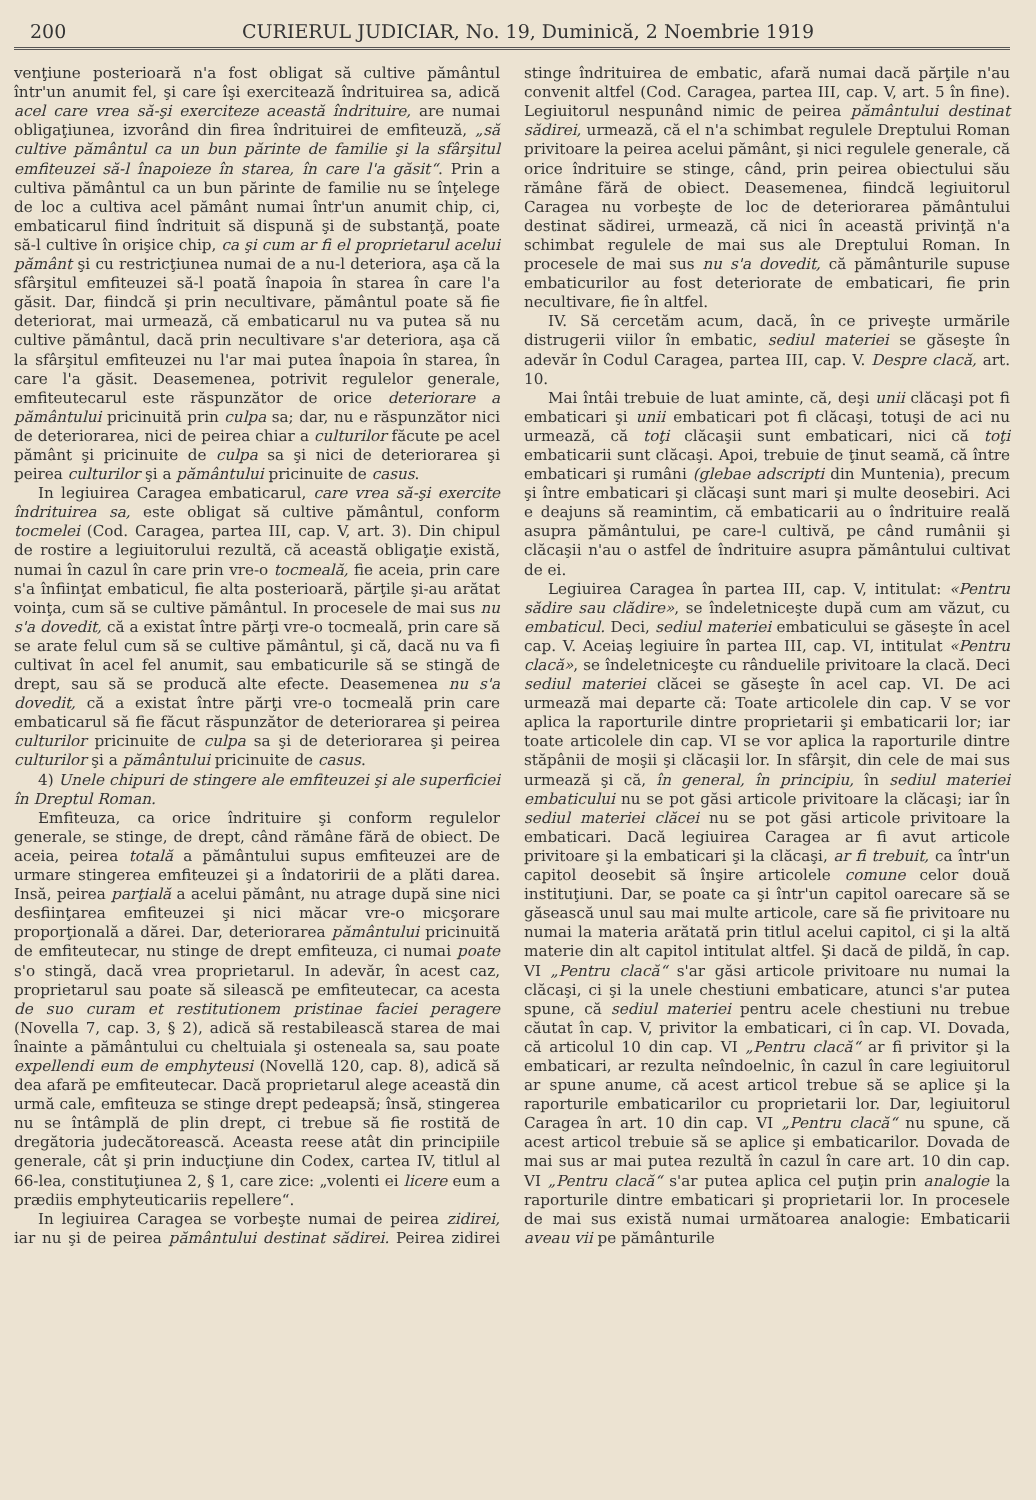200 CURIERUL JUDICIAR, No. 19, Duminică, 2 Noembrie 1919
venţiune posterioară n'a fost obligat să cultive pământul într'un anumit fel, şi care îşi exercitează îndrituirea sa, adică acel care vrea să-şi exerciteze această îndrituire, are numai obligaţiunea, izvorând din firea îndrituirei de emfiteuză, „să cultive pământul ca un bun părinte de familie şi la sfârşitul emfiteuzei să-l înapoieze în starea, în care l'a găsit“. Prin a cultiva pământul ca un bun părinte de familie nu se înţelege de loc a cultiva acel pământ numai într'un anumit chip, ci, embaticarul fiind îndrituit să dispună şi de substanţă, poate să-l cultive în orişice chip, ca şi cum ar fi el proprietarul acelui pământ şi cu restricţiunea numai de a nu-l deteriora, aşa că la sfârşitul emfiteuzei să-l poată înapoia în starea în care l'a găsit. Dar, fiindcă şi prin necultivare, pământul poate să fie deteriorat, mai urmează, că embaticarul nu va putea să nu cultive pământul, dacă prin necultivare s'ar deteriora, aşa că la sfârşitul emfiteuzei nu l'ar mai putea înapoia în starea, în care l'a găsit. Deasemenea, potrivit regulelor generale, emfiteutecarul este răspunzător de orice deteriorare a pământului pricinuită prin culpa sa; dar, nu e răspunzător nici de deteriorarea, nici de peirea chiar a culturilor făcute pe acel pământ şi pricinuite de culpa sa şi nici de deteriorarea şi peirea culturilor şi a pământului pricinuite de casus.
In legiuirea Caragea embaticarul, care vrea să-şi exercite îndrituirea sa, este obligat să cultive pământul, conform tocmelei (Cod. Caragea, partea III, cap. V, art. 3). Din chipul de rostire a legiuitorului rezultă, că această obligaţie există, numai în cazul în care prin vre-o tocmeală, fie aceia, prin care s'a înfiinţat embaticul, fie alta posterioară, părţile şi-au arătat voinţa, cum să se cultive pământul. In procesele de mai sus nu s'a dovedit, că a existat între părţi vre-o tocmeală, prin care să se arate felul cum să se cultive pământul, şi că, dacă nu va fi cultivat în acel fel anumit, sau embaticurile să se stingă de drept, sau să se producă alte efecte. Deasemenea nu s'a dovedit, că a existat între părţi vre-o tocmeală prin care embaticarul să fie făcut răspunzător de deteriorarea şi peirea culturilor pricinuite de culpa sa şi de deteriorarea şi peirea culturilor şi a pământului pricinuite de casus.
4) Unele chipuri de stingere ale emfiteuzei şi ale superficiei în Dreptul Roman.
Emfiteuza, ca orice îndrituire şi conform regulelor generale, se stinge, de drept, când rămâne fără de obiect. De aceia, peirea totală a pământului supus emfiteuzei are de urmare stingerea emfiteuzei şi a îndatoririi de a plăti darea. Insă, peirea parţială a acelui pământ, nu atrage după sine nici desfiinţarea emfiteuzei şi nici măcar vre-o micşorare proporţională a dărei. Dar, deteriorarea pământului pricinuită de emfiteutecar, nu stinge de drept emfiteuza, ci numai poate s'o stingă, dacă vrea proprietarul. In adevăr, în acest caz, proprietarul sau poate să silească pe emfiteutecar, ca acesta de suo curam et restitutionem pristinae faciei peragere (Novella 7, cap. 3, § 2), adică să restabilească starea de mai înainte a pământului cu cheltuiala şi osteneala sa, sau poate expellendi eum de emphyteusi (Novellă 120, cap. 8), adică să dea afară pe emfiteutecar. Dacă proprietarul alege această din urmă cale, emfiteuza se stinge drept pedeapsă; însă, stingerea nu se întâmplă de plin drept, ci trebue să fie rostită de dregătoria judecătorească. Aceasta reese atât din principiile generale, cât şi prin inducţiune din Codex, cartea IV, titlul al 66-lea, constituţiunea 2, § 1, care zice: „volenti ei licere eum a prædiis emphyteuticariis repellere“.
In legiuirea Caragea se vorbeşte numai de peirea zidirei, iar nu şi de peirea pământului destinat sădirei. Peirea zidirei stinge îndrituirea de embatic, afară numai dacă părţile n'au convenit altfel (Cod. Caragea, partea III, cap. V, art. 5 în fine). Legiuitorul nespunând nimic de peirea pământului destinat sădirei, urmează, că el n'a schimbat regulele Dreptului Roman privitoare la peirea acelui pământ, şi nici regulele generale, că orice îndrituire se stinge, când, prin peirea obiectului său rămâne fără de obiect. Deasemenea, fiindcă legiuitorul Caragea nu vorbeşte de loc de deteriorarea pământului destinat sădirei, urmează, că nici în această privinţă n'a schimbat regulele de mai sus ale Dreptului Roman. In procesele de mai sus nu s'a dovedit, că pământurile supuse embaticurilor au fost deteriorate de embaticari, fie prin necultivare, fie în altfel.
IV. Să cercetăm acum, dacă, în ce priveşte urmările distrugerii viilor în embatic, sediul materiei se găseşte în adevăr în Codul Caragea, partea III, cap. V. Despre clacă, art. 10.
Mai întâi trebuie de luat aminte, că, deşi unii clăcaşi pot fi embaticari şi unii embaticari pot fi clăcaşi, totuşi de aci nu urmează, că toţi clăcaşii sunt embaticari, nici că toţi embaticarii sunt clăcaşi. Apoi, trebuie de ţinut seamă, că între embaticari şi rumâni (glebae adscripti din Muntenia), precum şi între embaticari şi clăcaşi sunt mari şi multe deosebiri. Aci e deajuns să reamintim, că embaticarii au o îndrituire reală asupra pământului, pe care-l cultivă, pe când rumânii şi clăcaşii n'au o astfel de îndrituire asupra pământului cultivat de ei.
Legiuirea Caragea în partea III, cap. V, intitulat: «Pentru sădire sau clădire», se îndeletniceşte după cum am văzut, cu embaticul. Deci, sediul materiei embaticului se găseşte în acel cap. V. Aceiaş legiuire în partea III, cap. VI, intitulat «Pentru clacă», se îndeletniceşte cu rânduelile privitoare la clacă. Deci sediul materiei clăcei se găseşte în acel cap. VI. De aci urmează mai departe că: Toate articolele din cap. V se vor aplica la raporturile dintre proprietarii şi embaticarii lor; iar toate articolele din cap. VI se vor aplica la raporturile dintre stăpânii de moşii şi clăcaşii lor. In sfârşit, din cele de mai sus urmează şi că, în general, în principiu, în sediul materiei embaticului nu se pot găsi articole privitoare la clăcaşi; iar în sediul materiei clăcei nu se pot găsi articole privitoare la embaticari. Dacă legiuirea Caragea ar fi avut articole privitoare şi la embaticari şi la clăcaşi, ar fi trebuit, ca într'un capitol deosebit să înşire articolele comune celor două instituţiuni. Dar, se poate ca şi într'un capitol oarecare să se găsească unul sau mai multe articole, care să fie privitoare nu numai la materia arătată prin titlul acelui capitol, ci şi la altă materie din alt capitol intitulat altfel. Şi dacă de pildă, în cap. VI „Pentru clacă“ s'ar găsi articole privitoare nu numai la clăcaşi, ci şi la unele chestiuni embaticare, atunci s'ar putea spune, că sediul materiei pentru acele chestiuni nu trebue căutat în cap. V, privitor la embaticari, ci în cap. VI. Dovada, că articolul 10 din cap. VI „Pentru clacă“ ar fi privitor şi la embaticari, ar rezulta neîndoelnic, în cazul în care legiuitorul ar spune anume, că acest articol trebue să se aplice şi la raporturile embaticarilor cu proprietarii lor. Dar, legiuitorul Caragea în art. 10 din cap. VI „Pentru clacă“ nu spune, că acest articol trebuie să se aplice şi embaticarilor. Dovada de mai sus ar mai putea rezultă în cazul în care art. 10 din cap. VI „Pentru clacă“ s'ar putea aplica cel puţin prin analogie la raporturile dintre embaticari şi proprietarii lor. In procesele de mai sus există numai următoarea analogie: Embaticarii aveau vii pe pământurile